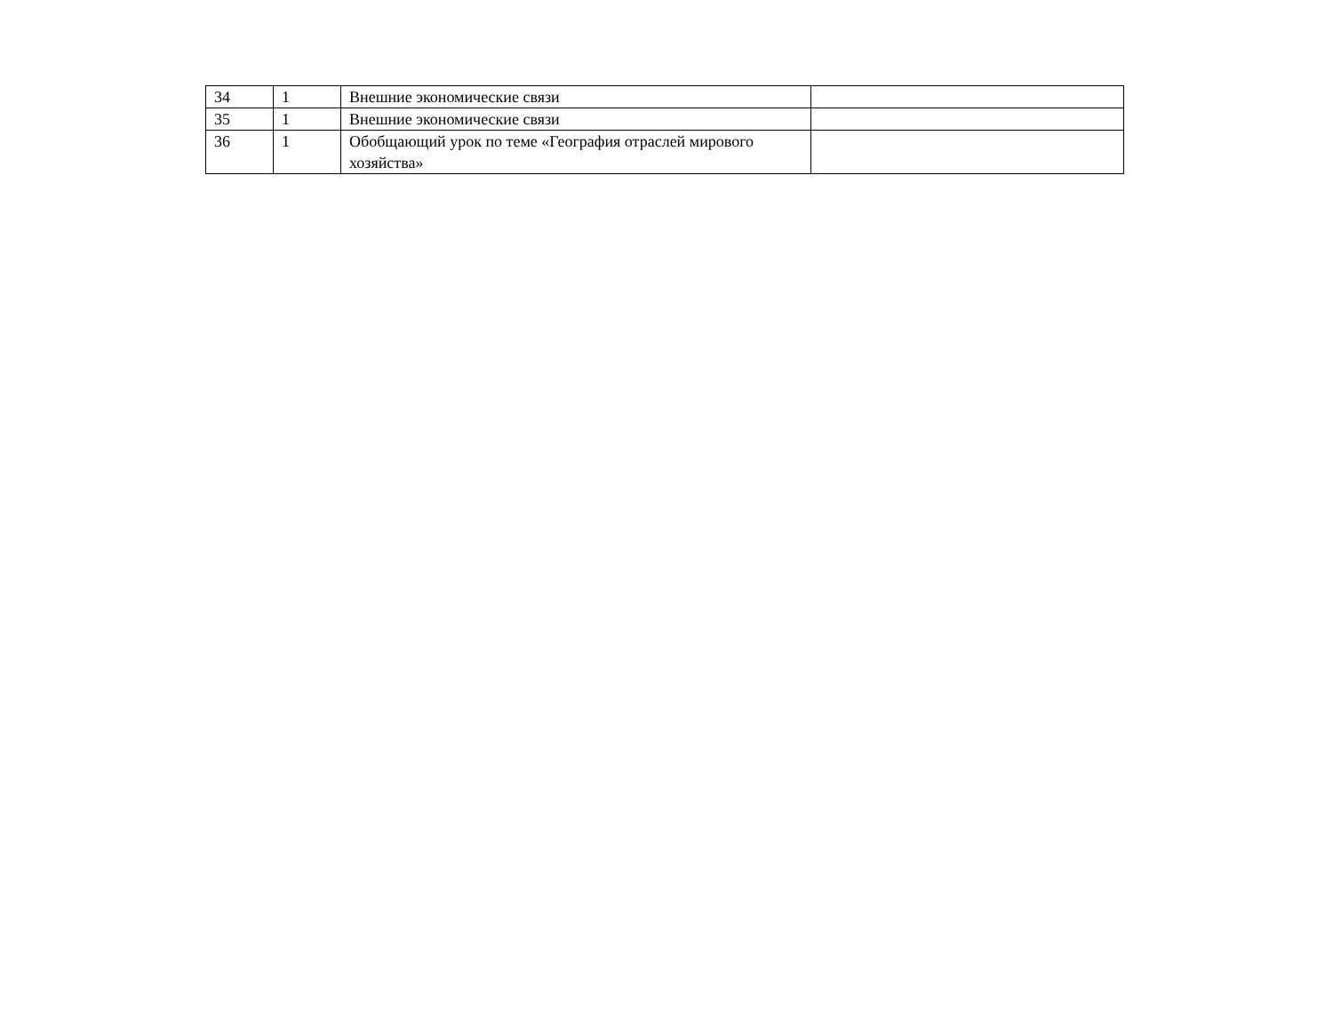| 34 | 1 | Внешние экономические связи | |
| 35 | 1 | Внешние экономические связи | |
| 36 | 1 | Обобщающий урок по теме «География отраслей мирового хозяйства» | |